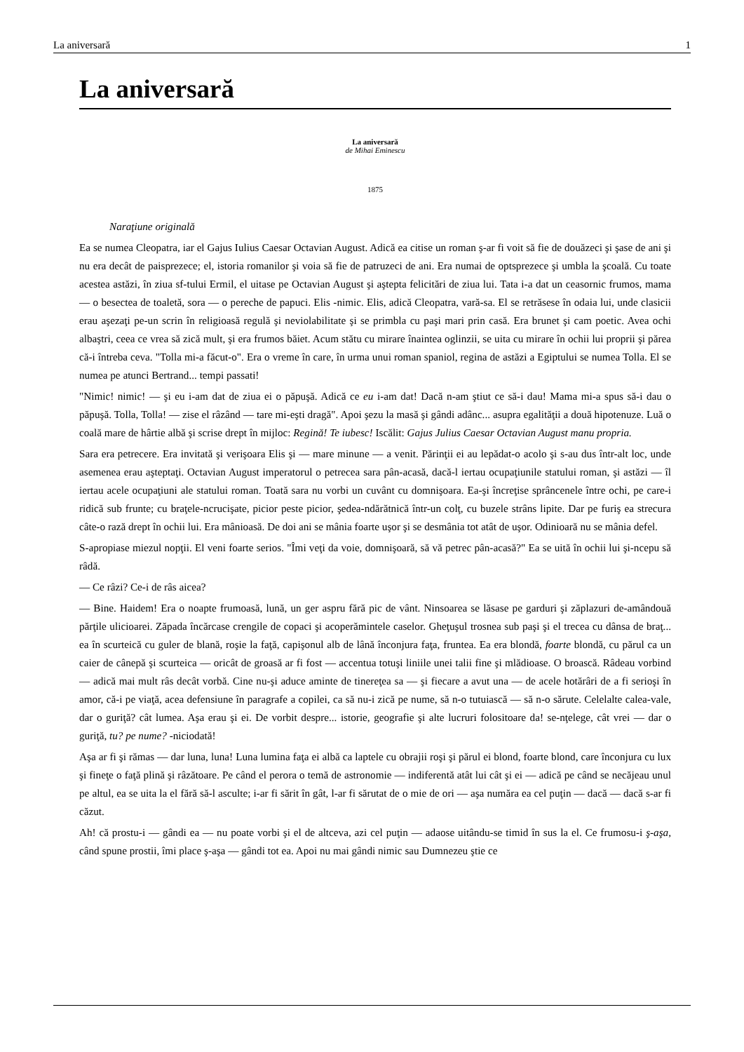La aniversară 1
La aniversară
La aniversară
de Mihai Eminescu
1875
Naraţiune originală
Ea se numea Cleopatra, iar el Gajus Iulius Caesar Octavian August. Adică ea citise un roman ş-ar fi voit să fie de douăzeci şi şase de ani şi nu era decât de paisprezece; el, istoria romanilor şi voia să fie de patruzeci de ani. Era numai de optsprezece şi umbla la şcoală. Cu toate acestea astăzi, în ziua sf-tului Ermil, el uitase pe Octavian August şi aştepta felicitări de ziua lui. Tata i-a dat un ceasornic frumos, mama — o besectea de toaletă, sora — o pereche de papuci. Elis -nimic. Elis, adică Cleopatra, vară-sa. El se retrăsese în odaia lui, unde clasicii erau aşezaţi pe-un scrin în religioasă regulă şi neviolabilitate şi se primbla cu paşi mari prin casă. Era brunet şi cam poetic. Avea ochi albaştri, ceea ce vrea să zică mult, şi era frumos băiet. Acum stătu cu mirare înaintea oglinzii, se uita cu mirare în ochii lui proprii şi părea că-i întreba ceva. "Tolla mi-a făcut-o". Era o vreme în care, în urma unui roman spaniol, regina de astăzi a Egiptului se numea Tolla. El se numea pe atunci Bertrand... tempi passati!
"Nimic! nimic! — şi eu i-am dat de ziua ei o păpuşă. Adică ce eu i-am dat! Dacă n-am ştiut ce să-i dau! Mama mi-a spus să-i dau o păpuşă. Tolla, Tolla! — zise el râzând — tare mi-eşti dragă". Apoi şezu la masă şi gândi adânc... asupra egalităţii a două hipotenuze. Luă o coală mare de hârtie albă şi scrise drept în mijloc: Regină! Te iubesc! Iscălit: Gajus Julius Caesar Octavian August manu propria.
Sara era petrecere. Era invitată şi verişoara Elis şi — mare minune — a venit. Părinţii ei au lepădat-o acolo şi s-au dus într-alt loc, unde asemenea erau aşteptaţi. Octavian August imperatorul o petrecea sara pân-acasă, dacă-l iertau ocupaţiunile statului roman, şi astăzi — îl iertau acele ocupaţiuni ale statului roman. Toată sara nu vorbi un cuvânt cu domnişoara. Ea-şi încreţise sprâncenele între ochi, pe care-i ridică sub frunte; cu braţele-ncrucişate, picior peste picior, şedea-ndărătnică într-un colţ, cu buzele strâns lipite. Dar pe furiş ea strecura câte-o rază drept în ochii lui. Era mânioasă. De doi ani se mânia foarte uşor şi se desmânia tot atât de uşor. Odinioară nu se mânia defel.
S-apropiase miezul nopţii. El veni foarte serios. "Îmi veţi da voie, domnişoară, să vă petrec pân-acasă?" Ea se uită în ochii lui şi-ncepu să râdă.
— Ce râzi? Ce-i de râs aicea?
— Bine. Haidem! Era o noapte frumoasă, lună, un ger aspru fără pic de vânt. Ninsoarea se lăsase pe garduri şi zăplazuri de-amândouă părţile ulicioarei. Zăpada încărcase crengile de copaci şi acoperămintele caselor. Gheţuşul trosnea sub paşi şi el trecea cu dânsa de braţ... ea în scurteică cu guler de blană, roşie la faţă, capişonul alb de lână înconjura faţa, fruntea. Ea era blondă, foarte blondă, cu părul ca un caier de cânepă şi scurteica — oricât de groasă ar fi fost — accentua totuşi liniile unei talii fine şi mlădioase. O broască. Râdeau vorbind — adică mai mult râs decât vorbă. Cine nu-şi aduce aminte de tinereţea sa — şi fiecare a avut una — de acele hotărâri de a fi serioşi în amor, că-i pe viaţă, acea defensiune în paragrafe a copilei, ca să nu-i zică pe nume, să n-o tutuiască — să n-o sărute. Celelalte calea-vale, dar o guriţă? cât lumea. Aşa erau şi ei. De vorbit despre... istorie, geografie şi alte lucruri folositoare da! se-nţelege, cât vrei — dar o guriţă, tu? pe nume? -niciodată!
Aşa ar fi şi rămas — dar luna, luna! Luna lumina faţa ei albă ca laptele cu obrajii roşi şi părul ei blond, foarte blond, care înconjura cu lux şi fineţe o faţă plină şi râzătoare. Pe când el perora o temă de astronomie — indiferentă atât lui cât şi ei — adică pe când se necăjeau unul pe altul, ea se uita la el fără să-l asculte; i-ar fi sărit în gât, l-ar fi sărutat de o mie de ori — aşa număra ea cel puţin — dacă — dacă s-ar fi căzut.
Ah! că prostu-i — gândi ea — nu poate vorbi şi el de altceva, azi cel puţin — adaose uitându-se timid în sus la el. Ce frumosu-i ş-aşa, când spune prostii, îmi place ş-aşa — gândi tot ea. Apoi nu mai gândi nimic sau Dumnezeu ştie ce